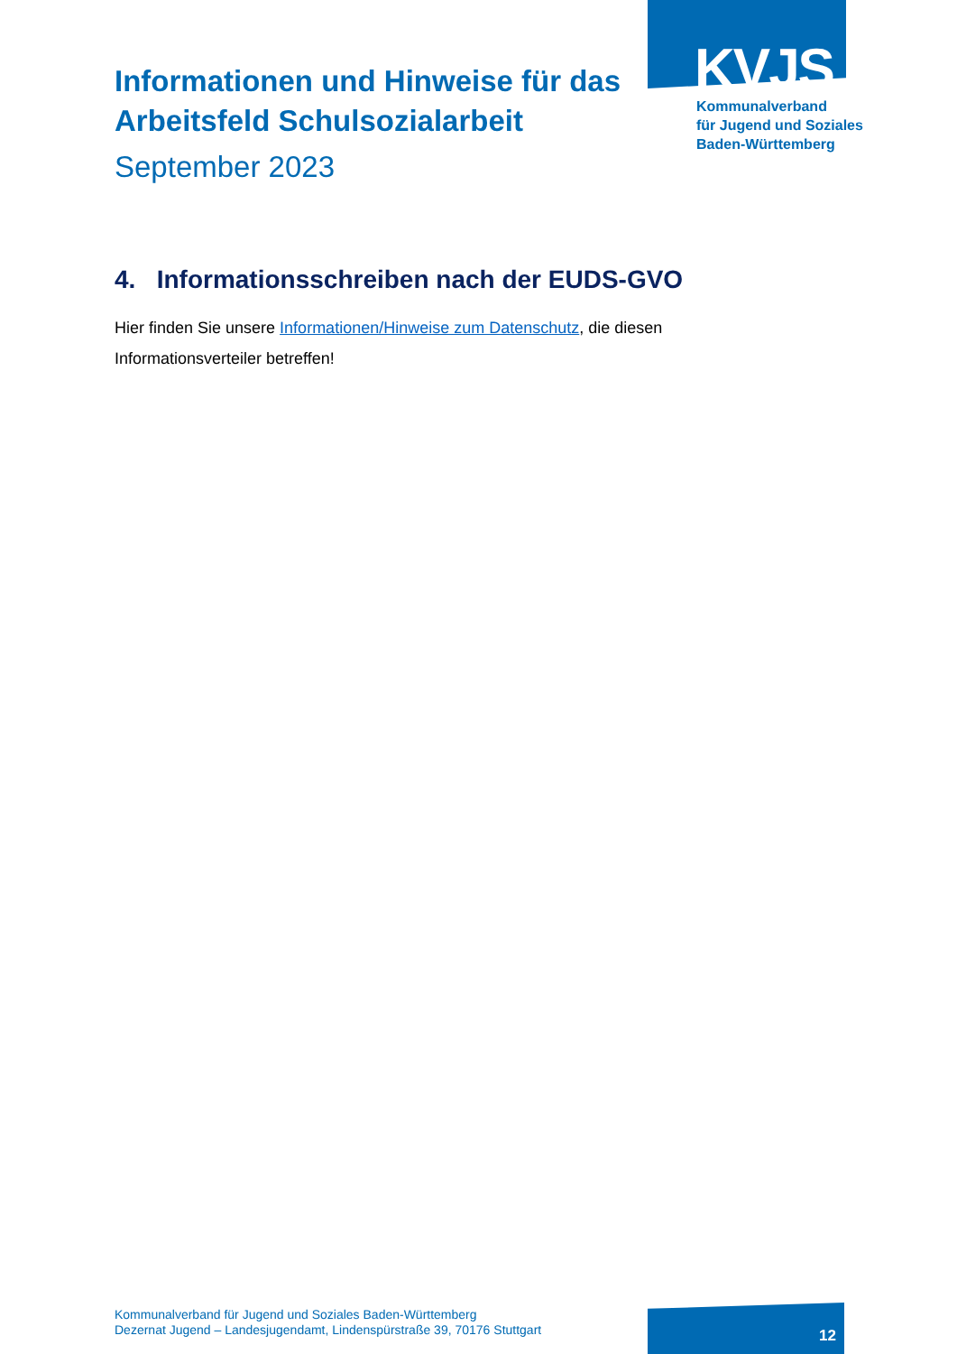KVJS
Kommunalverband
für Jugend und Soziales
Baden-Württemberg
Informationen und Hinweise für das Arbeitsfeld Schulsozialarbeit
September 2023
4. Informationsschreiben nach der EUDS-GVO
Hier finden Sie unsere Informationen/Hinweise zum Datenschutz, die diesen Informationsverteiler betreffen!
Kommunalverband für Jugend und Soziales Baden-Württemberg
Dezernat Jugend – Landesjugendamt, Lindenspürstraße 39, 70176 Stuttgart
12